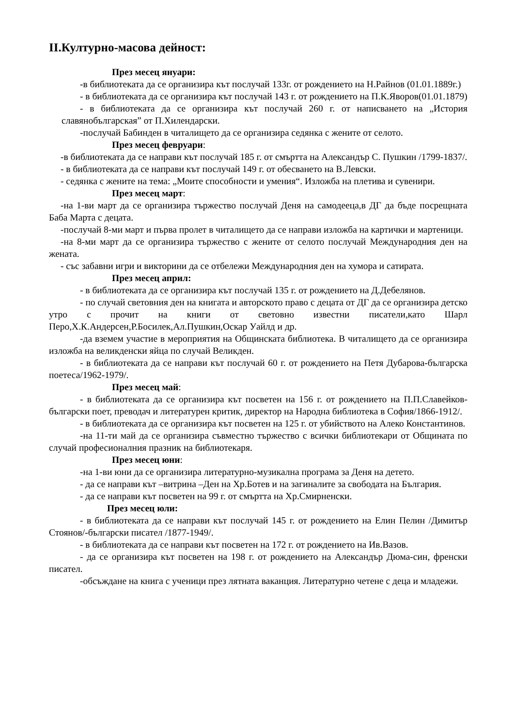II.Културно-масова дейност:
През месец януари:
-в библиотеката да се организира кът послучай 133г. от рождението на Н.Райнов (01.01.1889г.)
- в библиотеката да се организира кът послучай 143 г. от рождението на П.К.Яворов(01.01.1879)
- в библиотеката да се организира кът послучай 260 г. от написването на „История славянобългарская” от П.Хилендарски.
-послучай Бабинден в читалището да се организира седянка с жените от селото.
През месец февруари:
-в библиотеката да се направи кът послучай 185 г. от смъртта на Александър С. Пушкин /1799-1837/.
- в библиотеката да се направи кът послучай 149 г. от обесването на В.Левски.
- седянка с жените на тема: „Моите способности и умения“. Изложба на плетива и сувенири.
През месец март:
-на 1-ви март да се организира тържество послучай Деня на самодееца,в ДГ да бъде посрещната Баба Марта с децата.
-послучай 8-ми март и първа пролет в читалището да се направи изложба на картички и мартеници.
-на 8-ми март да се организира тържество с жените от селото послучай Международния ден на жената.
- със забавни игри и викторини да се отбележи Международния ден на хумора и сатирата.
През месец април:
- в библиотеката да се организира кът послучай 135 г. от рождението на Д.Дебелянов.
- по случай световния ден на книгата и авторското право с децата от ДГ да се организира детско утро с прочит на книги от световно известни писатели,като Шарл Перо,Х.К.Андерсен,Р.Босилек,Ал.Пушкин,Оскар Уайлд и др.
-да вземем участие в мероприятия на Общинската библиотека. В читалището да се организира изложба на великденски яйца по случай Великден.
- в библиотеката да се направи кът послучай 60 г. от рождението на Петя Дубарова-българска поетеса/1962-1979/.
През месец май:
- в библиотеката да се организира кът посветен на 156 г. от рождението на П.П.Славейков-български поет, преводач и литературен критик, директор на Народна библиотека в София/1866-1912/.
- в библиотеката да се организира кът посветен на 125 г. от убийството на Алеко Константинов.
-на 11-ти май да се организира съвместно тържество с всички библиотекари от Общината по случай професионалния празник на библиотекаря.
През месец юни:
-на 1-ви юни да се организира литературно-музикална програма за Деня на детето.
- да се направи кът –витрина –Ден на Хр.Ботев и на загиналите за свободата на България.
- да се направи кът посветен на 99 г. от смъртта на Хр.Смирненски.
През месец юли:
- в библиотеката да се направи кът послучай 145 г. от рождението на Елин Пелин /Димитър Стоянов/-български писател /1877-1949/.
- в библиотеката да се направи кът посветен на 172 г. от рождението на Ив.Вазов.
- да се организира кът посветен на 198 г. от рождението на Александър Дюма-син, френски писател.
-обсъждане на книга с ученици през лятната ваканция. Литературно четене с деца и младежи.